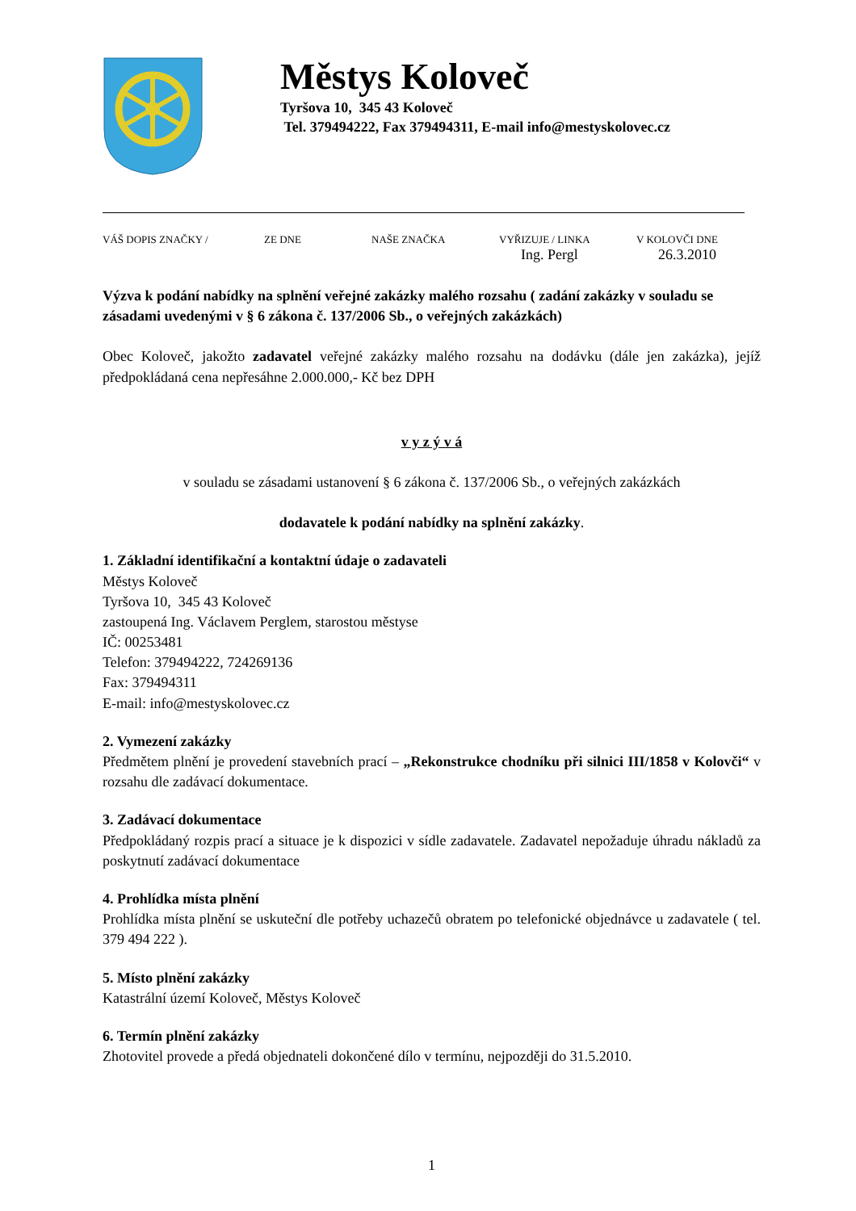Městys Koloveč
Tyršova 10, 345 43 Koloveč
Tel. 379494222, Fax 379494311, E-mail info@mestyskolovec.cz
VÁŠ DOPIS ZNAČKY / ZE DNE NAŠE ZNAČKA VYŘIZUJE / LINKA
Ing. Pergl V KOLOVČI DNE
26.3.2010
Výzva k podání nabídky na splnění veřejné zakázky malého rozsahu ( zadání zakázky v souladu se zásadami uvedenými v § 6 zákona č. 137/2006 Sb., o veřejných zakázkách)
Obec Koloveč, jakožto zadavatel veřejné zakázky malého rozsahu na dodávku (dále jen zakázka), jejíž předpokládaná cena nepřesáhne 2.000.000,- Kč bez DPH
v y z ý v á
v souladu se zásadami ustanovení § 6 zákona č. 137/2006 Sb., o veřejných zakázkách
dodavatele k podání nabídky na splnění zakázky.
1. Základní identifikační a kontaktní údaje o zadavateli
Městys Koloveč
Tyršova 10, 345 43 Koloveč
zastoupená Ing. Václavem Perglem, starostou městyse
IČ: 00253481
Telefon: 379494222, 724269136
Fax: 379494311
E-mail: info@mestyskolovec.cz
2. Vymezení zakázky
Předmětem plnění je provedení stavebních prací – „Rekonstrukce chodníku při silnici III/1858 v Kolovči“ v rozsahu dle zadávací dokumentace.
3. Zadávací dokumentace
Předpokládaný rozpis prací a situace je k dispozici v sídle zadavatele. Zadavatel nepožaduje úhradu nákladů za poskytnutí zadávací dokumentace
4. Prohlídka místa plnění
Prohlídka místa plnění se uskuteční dle potřeby uchazečů obratem po telefonické objednávce u zadavatele ( tel. 379 494 222 ).
5. Místo plnění zakázky
Katastrální území Koloveč, Městys Koloveč
6. Termín plnění zakázky
Zhotovitel provede a předá objednateli dokončené dílo v termínu, nejpozději do 31.5.2010.
1